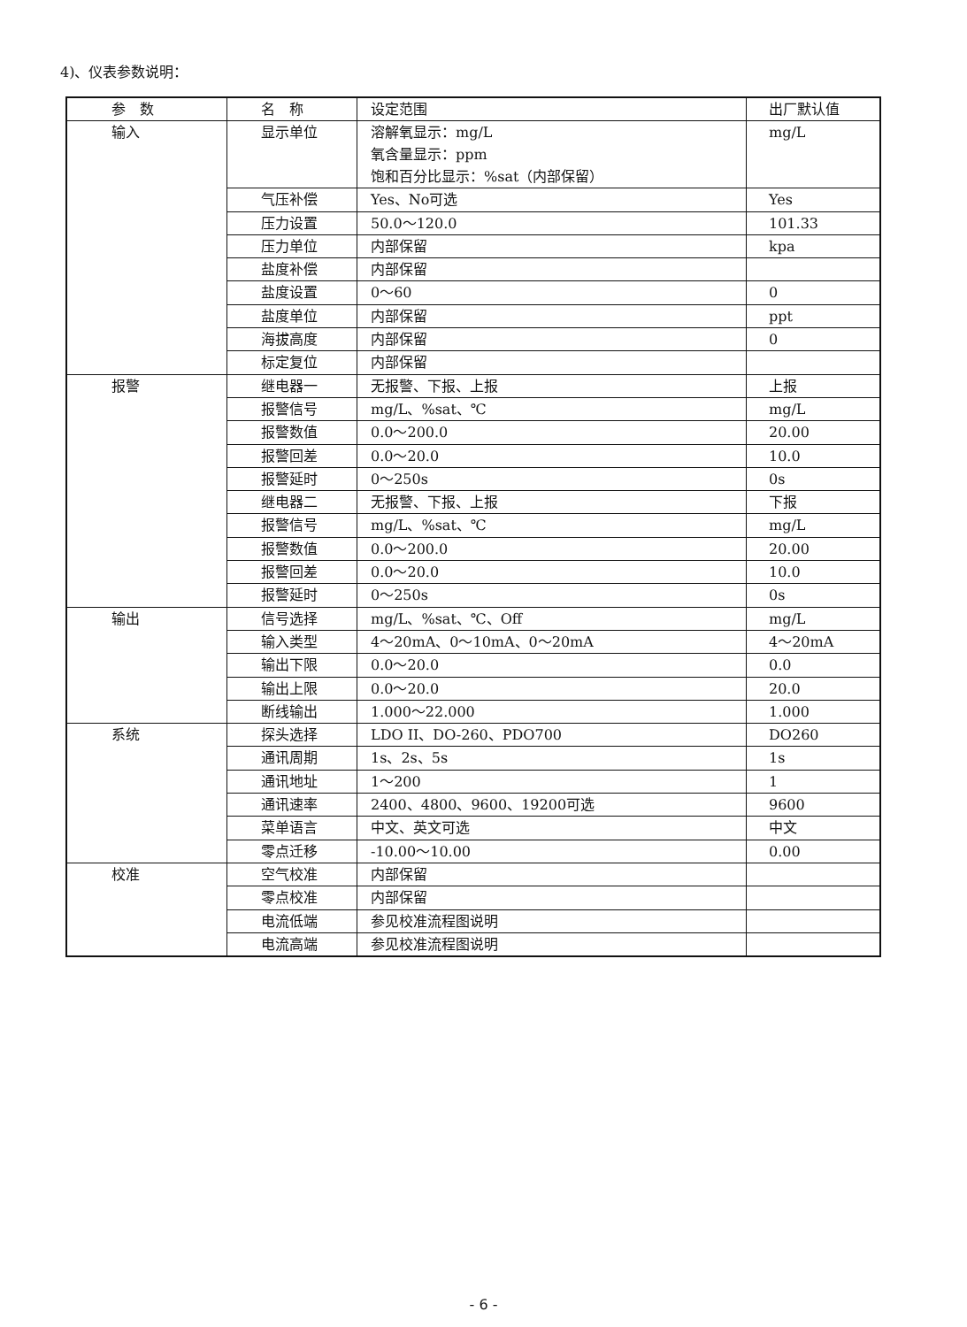4)、仪表参数说明：
| 参 数 | 名 称 | 设定范围 | 出厂默认值 |
| --- | --- | --- | --- |
| 输入 | 显示单位 | 溶解氧显示：mg/L 氧含量显示：ppm 饱和百分比显示：%sat（内部保留） | mg/L |
| | 气压补偿 | Yes、No可选 | Yes |
| | 压力设置 | 50.0～120.0 | 101.33 |
| | 压力单位 | 内部保留 | kpa |
| | 盐度补偿 | 内部保留 | |
| | 盐度设置 | 0～60 | 0 |
| | 盐度单位 | 内部保留 | ppt |
| | 海拔高度 | 内部保留 | 0 |
| | 标定复位 | 内部保留 | |
| 报警 | 继电器一 | 无报警、下报、上报 | 上报 |
| | 报警信号 | mg/L、%sat、℃ | mg/L |
| | 报警数值 | 0.0～200.0 | 20.00 |
| | 报警回差 | 0.0～20.0 | 10.0 |
| | 报警延时 | 0～250s | 0s |
| | 继电器二 | 无报警、下报、上报 | 下报 |
| | 报警信号 | mg/L、%sat、℃ | mg/L |
| | 报警数值 | 0.0～200.0 | 20.00 |
| | 报警回差 | 0.0～20.0 | 10.0 |
| | 报警延时 | 0～250s | 0s |
| 输出 | 信号选择 | mg/L、%sat、℃、Off | mg/L |
| | 输入类型 | 4～20mA、0～10mA、0～20mA | 4～20mA |
| | 输出下限 | 0.0～20.0 | 0.0 |
| | 输出上限 | 0.0～20.0 | 20.0 |
| | 断线输出 | 1.000～22.000 | 1.000 |
| 系统 | 探头选择 | LDO II、DO-260、PDO700 | DO260 |
| | 通讯周期 | 1s、2s、5s | 1s |
| | 通讯地址 | 1～200 | 1 |
| | 通讯速率 | 2400、4800、9600、19200可选 | 9600 |
| | 菜单语言 | 中文、英文可选 | 中文 |
| | 零点迁移 | -10.00～10.00 | 0.00 |
| 校准 | 空气校准 | 内部保留 | |
| | 零点校准 | 内部保留 | |
| | 电流低端 | 参见校准流程图说明 | |
| | 电流高端 | 参见校准流程图说明 | |
- 6 -